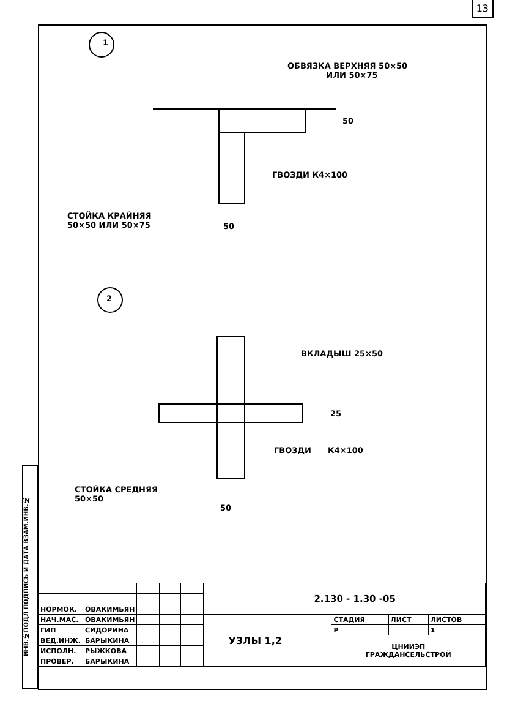13
ИНВ.№ПОДЛ ПОДПИСЬ И ДАТА ВЗАМ.ИНВ.№
1
2
ОБВЯЗКА ВЕРХНЯЯ 50×50
ИЛИ 50×75
50
ГВОЗДИ К4×100
СТОЙКА КРАЙНЯЯ
50×50 ИЛИ 50×75
50
ВКЛАДЫШ 25×50
25
ГВОЗДИ К4×100
СТОЙКА СРЕДНЯЯ
50×50
50
| | | | | | 2.130 - 1.30 -05 | | | |
| НОРМОК. | ОВАКИМЬЯН | | | | | | | |
| НАЧ.МАС. | ОВАКИМЬЯН | | | | УЗЛЫ 1,2 | СТАДИЯ | ЛИСТ | ЛИСТОВ |
| ГИП | СИДОРИНА | | | | | Р | | 1 |
| ВЕД.ИНЖ. | БАРЫКИНА | | | | | ЦНИИЭП ГРАЖДАНСЕЛЬСТРОЙ | | |
| ИСПОЛН. | РЫЖКОВА | | | | | | | |
| ПРОВЕР. | БАРЫКИНА | | | | | | | |